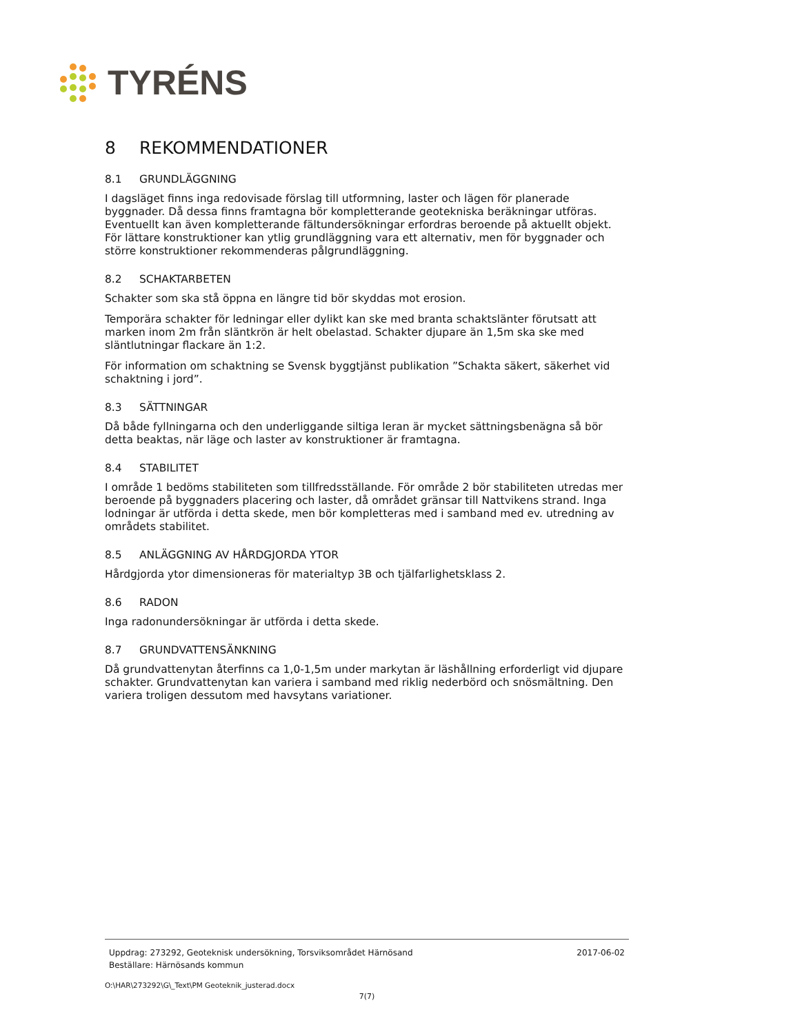TYRÉNS
8 REKOMMENDATIONER
8.1 GRUNDLÄGGNING
I dagsläget finns inga redovisade förslag till utformning, laster och lägen för planerade byggnader. Då dessa finns framtagna bör kompletterande geotekniska beräkningar utföras. Eventuellt kan även kompletterande fältundersökningar erfordras beroende på aktuellt objekt. För lättare konstruktioner kan ytlig grundläggning vara ett alternativ, men för byggnader och större konstruktioner rekommenderas pålgrundläggning.
8.2 SCHAKTARBETEN
Schakter som ska stå öppna en längre tid bör skyddas mot erosion.
Temporära schakter för ledningar eller dylikt kan ske med branta schaktslänter förutsatt att marken inom 2m från släntkrön är helt obelastad. Schakter djupare än 1,5m ska ske med släntlutningar flackare än 1:2.
För information om schaktning se Svensk byggtjänst publikation ”Schakta säkert, säkerhet vid schaktning i jord”.
8.3 SÄTTNINGAR
Då både fyllningarna och den underliggande siltiga leran är mycket sättningsbenägna så bör detta beaktas, när läge och laster av konstruktioner är framtagna.
8.4 STABILITET
I område 1 bedöms stabiliteten som tillfredsställande. För område 2 bör stabiliteten utredas mer beroende på byggnaders placering och laster, då området gränsar till Nattvikens strand. Inga lodningar är utförda i detta skede, men bör kompletteras med i samband med ev. utredning av områdets stabilitet.
8.5 ANLÄGGNING AV HÅRDGJORDA YTOR
Hårdgjorda ytor dimensioneras för materialtyp 3B och tjälfarlighetsklass 2.
8.6 RADON
Inga radonundersökningar är utförda i detta skede.
8.7 GRUNDVATTENSÄNKNING
Då grundvattenytan återfinns ca 1,0-1,5m under markytan är läshållning erforderligt vid djupare schakter. Grundvattenytan kan variera i samband med riklig nederbörd och snösmältning. Den variera troligen dessutom med havsytans variationer.
Uppdrag: 273292, Geoteknisk undersökning, Torsviksområdet Härnösand
Beställare: Härnösands kommun
2017-06-02
O:\HAR\273292\G\_Text\PM Geoteknik_justerad.docx
7(7)